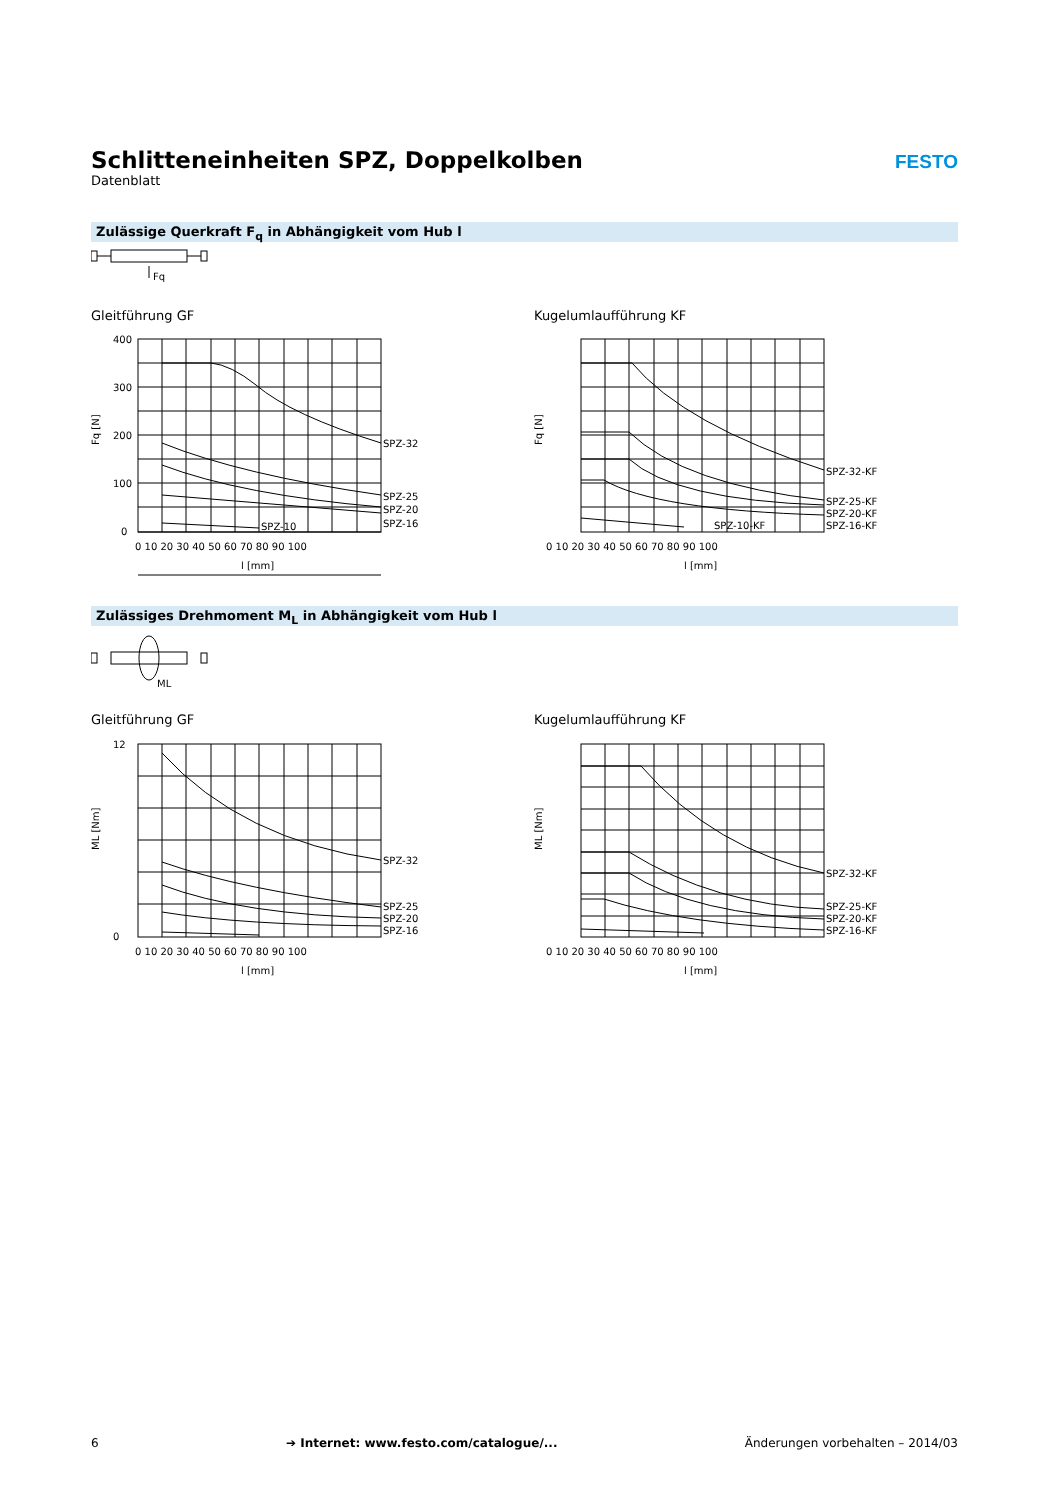Schlitteneinheiten SPZ, Doppelkolben
Datenblatt
FESTO
Zulässige Querkraft F<sub>q</sub> in Abhängigkeit vom Hub l
Fq
Gleitführung GF Kugelumlaufführung KF
SPZ-32
SPZ-25
SPZ-20
SPZ-16
SPZ-10
400
300
200
100
0
0 10 20 30 40 50 60 70 80 90 100
l [mm]
Fq [N]
SPZ-32-KF
SPZ-25-KF
SPZ-20-KF
SPZ-16-KF
SPZ-10-KF
0 10 20 30 40 50 60 70 80 90 100
l [mm]
Fq [N]
Zulässiges Drehmoment M<sub>L</sub> in Abhängigkeit vom Hub l
ML
Gleitführung GF Kugelumlaufführung KF
SPZ-32
SPZ-25
SPZ-20
SPZ-16
12
0
0 10 20 30 40 50 60 70 80 90 100
l [mm]
ML [Nm]
SPZ-32-KF
SPZ-25-KF
SPZ-20-KF
SPZ-16-KF
0 10 20 30 40 50 60 70 80 90 100
l [mm]
ML [Nm]
6 ➔ Internet: www.festo.com/catalogue/... Änderungen vorbehalten – 2014/03